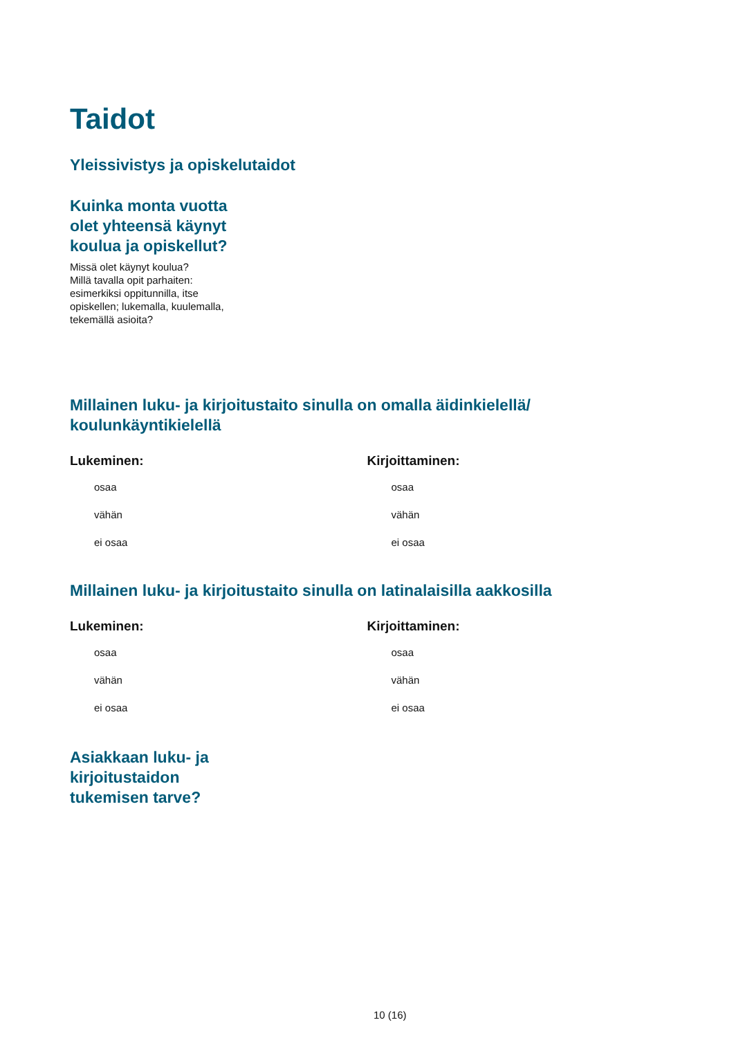Taidot
Yleissivistys ja opiskelutaidot
Kuinka monta vuotta
olet yhteensä käynyt
koulua ja opiskellut?
Missä olet käynyt koulua?
Millä tavalla opit parhaiten:
esimerkiksi oppitunnilla, itse
opiskellen; lukemalla, kuulemalla,
tekemällä asioita?
Millainen luku- ja kirjoitustaito sinulla on omalla äidinkielellä/
koulunkäyntikielellä
Lukeminen:
osaa
vähän
ei osaa
Kirjoittaminen:
osaa
vähän
ei osaa
Millainen luku- ja kirjoitustaito sinulla on latinalaisilla aakkosilla
Lukeminen:
osaa
vähän
ei osaa
Kirjoittaminen:
osaa
vähän
ei osaa
Asiakkaan luku- ja
kirjoitustaidon
tukemisen tarve?
10 (16)